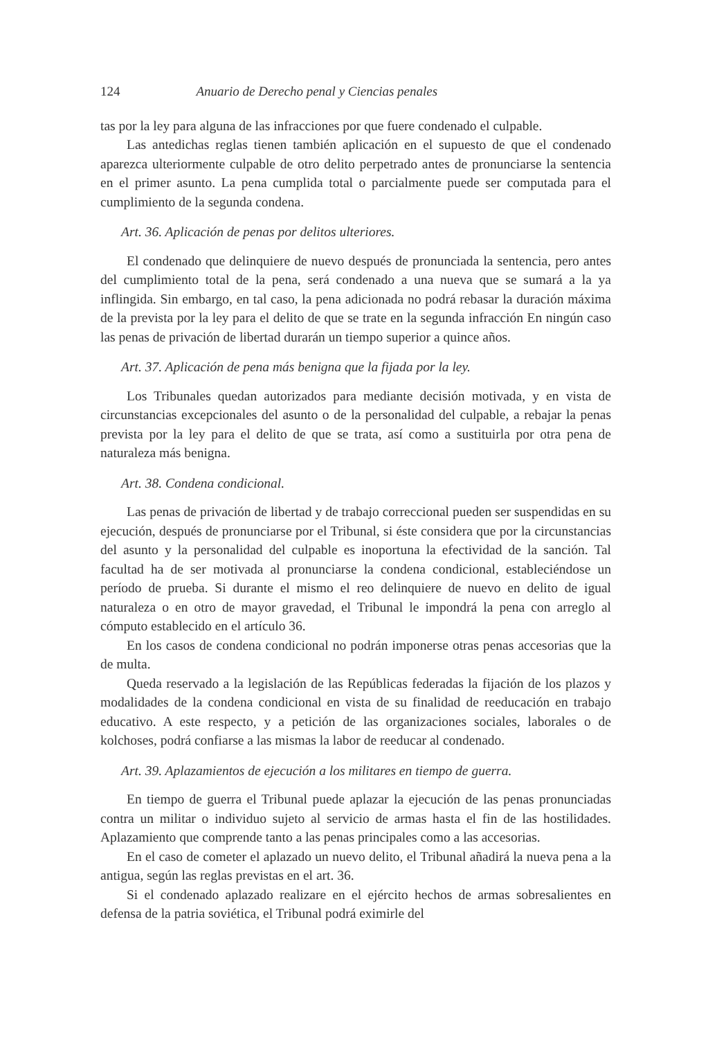124 Anuario de Derecho penal y Ciencias penales
tas por la ley para alguna de las infracciones por que fuere condenado el culpable.
Las antedichas reglas tienen también aplicación en el supuesto de que el condenado aparezca ulteriormente culpable de otro delito perpetrado antes de pronunciarse la sentencia en el primer asunto. La pena cumplida total o parcialmente puede ser computada para el cumplimiento de la segunda condena.
Art. 36. Aplicación de penas por delitos ulteriores.
El condenado que delinquiere de nuevo después de pronunciada la sentencia, pero antes del cumplimiento total de la pena, será condenado a una nueva que se sumará a la ya inflingida. Sin embargo, en tal caso, la pena adicionada no podrá rebasar la duración máxima de la prevista por la ley para el delito de que se trate en la segunda infracción En ningún caso las penas de privación de libertad durarán un tiempo superior a quince años.
Art. 37. Aplicación de pena más benigna que la fijada por la ley.
Los Tribunales quedan autorizados para mediante decisión motivada, y en vista de circunstancias excepcionales del asunto o de la personalidad del culpable, a rebajar la penas prevista por la ley para el delito de que se trata, así como a sustituirla por otra pena de naturaleza más benigna.
Art. 38. Condena condicional.
Las penas de privación de libertad y de trabajo correccional pueden ser suspendidas en su ejecución, después de pronunciarse por el Tribunal, si éste considera que por la circunstancias del asunto y la personalidad del culpable es inoportuna la efectividad de la sanción. Tal facultad ha de ser motivada al pronunciarse la condena condicional, estableciéndose un período de prueba. Si durante el mismo el reo delinquiere de nuevo en delito de igual naturaleza o en otro de mayor gravedad, el Tribunal le impondrá la pena con arreglo al cómputo establecido en el artículo 36.
En los casos de condena condicional no podrán imponerse otras penas accesorias que la de multa.
Queda reservado a la legislación de las Repúblicas federadas la fijación de los plazos y modalidades de la condena condicional en vista de su finalidad de reeducación en trabajo educativo. A este respecto, y a petición de las organizaciones sociales, laborales o de kolchoses, podrá confiarse a las mismas la labor de reeducar al condenado.
Art. 39. Aplazamientos de ejecución a los militares en tiempo de guerra.
En tiempo de guerra el Tribunal puede aplazar la ejecución de las penas pronunciadas contra un militar o individuo sujeto al servicio de armas hasta el fin de las hostilidades. Aplazamiento que comprende tanto a las penas principales como a las accesorias.
En el caso de cometer el aplazado un nuevo delito, el Tribunal añadirá la nueva pena a la antigua, según las reglas previstas en el art. 36.
Si el condenado aplazado realizare en el ejército hechos de armas sobresalientes en defensa de la patria soviética, el Tribunal podrá eximirle del